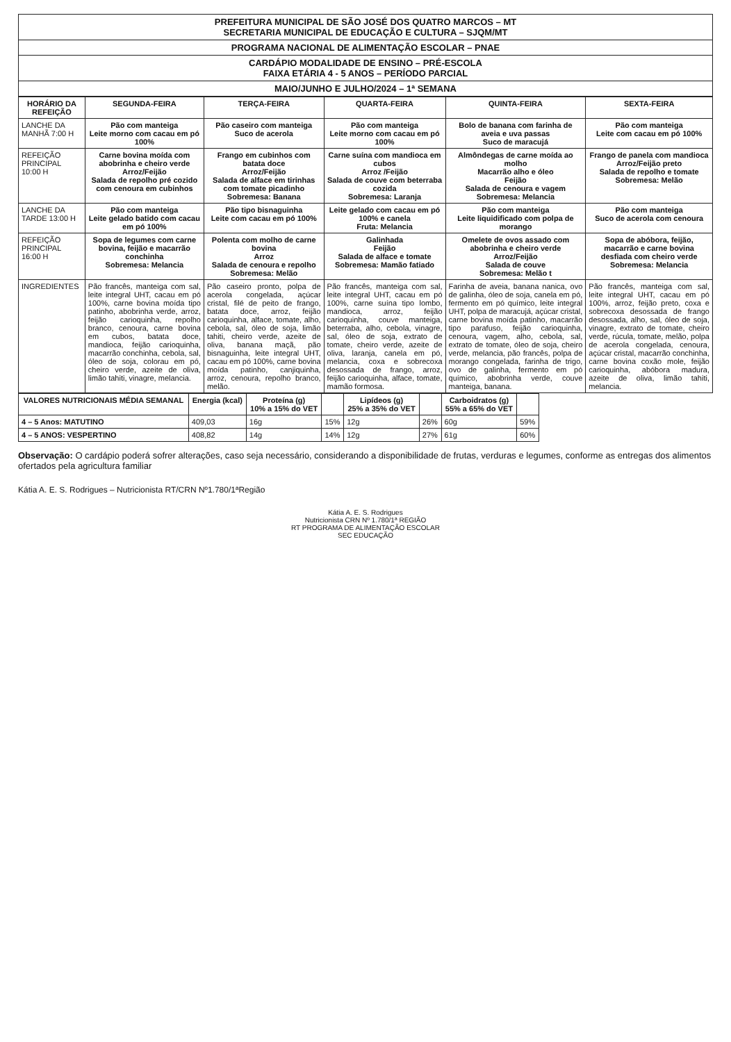| PREFEITURA MUNICIPAL DE SÃO JOSÉ DOS QUATRO MARCOS – MT SECRETARIA MUNICIPAL DE EDUCAÇÃO E CULTURA – SJQM/MT |
| PROGRAMA NACIONAL DE ALIMENTAÇÃO ESCOLAR – PNAE |
| CARDÁPIO MODALIDADE DE ENSINO – PRÉ-ESCOLA FAIXA ETÁRIA 4 - 5 ANOS – PERÍODO PARCIAL |
| MAIO/JUNHO E JULHO/2024 – 1ª SEMANA |
| HORÁRIO DA REFEIÇÃO | SEGUNDA-FEIRA | TERÇA-FEIRA | QUARTA-FEIRA | QUINTA-FEIRA | SEXTA-FEIRA |
| --- | --- | --- | --- | --- | --- |
| LANCHE DA MANHÃ 7:00 H | Pão com manteiga Leite morno com cacau em pó 100% | Pão caseiro com manteiga Suco de acerola | Pão com manteiga Leite morno com cacau em pó 100% | Bolo de banana com farinha de aveia e uva passas Suco de maracujá | Pão com manteiga Leite com cacau em pó 100% |
| REFEIÇÃO PRINCIPAL 10:00 H | Carne bovina moída com abobrinha e cheiro verde Arroz/Feijão Salada de repolho pré cozido com cenoura em cubinhos | Frango em cubinhos com batata doce Arroz/Feijão Salada de alface em tirinhas com tomate picadinho Sobremesa: Banana | Carne suína com mandioca em cubos Arroz /Feijão Salada de couve com beterraba cozida Sobremesa: Laranja | Almôndegas de carne moída ao molho Macarrão alho e óleo Feijão Salada de cenoura e vagem Sobremesa: Melancia | Frango de panela com mandioca Arroz/Feijão preto Salada de repolho e tomate Sobremesa: Melão |
| LANCHE DA TARDE 13:00 H | Pão com manteiga Leite gelado batido com cacau em pó 100% | Pão tipo bisnaguinha Leite com cacau em pó 100% | Leite gelado com cacau em pó 100% e canela Fruta: Melancia | Pão com manteiga Leite liquidificado com polpa de morango | Pão com manteiga Suco de acerola com cenoura |
| REFEIÇÃO PRINCIPAL 16:00 H | Sopa de legumes com carne bovina, feijão e macarrão conchinha Sobremesa: Melancia | Polenta com molho de carne bovina Arroz Salada de cenoura e repolho Sobremesa: Melão | Galinhada Feijão Salada de alface e tomate Sobremesa: Mamão fatiado | Omelete de ovos assado com abobrinha e cheiro verde Arroz/Feijão Salada de couve Sobremesa: Melão t | Sopa de abóbora, feijão, macarrão e carne bovina desfiada com cheiro verde Sobremesa: Melancia |
| INGREDIENTES | Pão francês, manteiga com sal, leite integral UHT, cacau em pó 100%, carne bovina moída tipo patinho, abobrinha verde, arroz, feijão carioquinha, repolho branco, cenoura, carne bovina em cubos, batata doce, mandioca, feijão carioquinha, macarrão conchinha, cebola, sal, óleo de soja, colorau em pó, cheiro verde, azeite de oliva, limão tahiti, vinagre, melancia. | Pão caseiro pronto, polpa de acerola congelada, açúcar cristal, filé de peito de frango, batata doce, arroz, feijão carioquinha, alface, tomate, alho, cebola, sal, óleo de soja, limão tahiti, cheiro verde, azeite de oliva, banana maçã, pão bisnaguinha, leite integral UHT, cacau em pó 100%, carne bovina moída patinho, canjiquinha, arroz, cenoura, repolho branco, melão. | Pão francês, manteiga com sal, leite integral UHT, cacau em pó 100%, carne suína tipo lombo, mandioca, arroz, feijão carioquinha, couve manteiga, beterraba, alho, cebola, vinagre, sal, óleo de soja, extrato de tomate, cheiro verde, azeite de oliva, laranja, canela em pó, melancia, coxa e sobrecoxa desossada de frango, arroz, feijão carioquinha, alface, tomate, mamão formosa. | Farinha de aveia, banana nanica, ovo de galinha, óleo de soja, canela em pó, fermento em pó químico, leite integral UHT, polpa de maracujá, açúcar cristal, carne bovina moída patinho, macarrão tipo parafuso, feijão carioquinha, cenoura, vagem, alho, cebola, sal, extrato de tomate, óleo de soja, cheiro verde, melancia, pão francês, polpa de morango congelada, farinha de trigo, ovo de galinha, fermento em pó químico, abobrinha verde, couve manteiga, banana. | Pão francês, manteiga com sal, leite integral UHT, cacau em pó 100%, arroz, feijão preto, coxa e sobrecoxa desossada de frango desossada, alho, sal, óleo de soja, vinagre, extrato de tomate, cheiro verde, rúcula, tomate, melão, polpa de acerola congelada, cenoura, açúcar cristal, macarrão conchinha, carne bovina coxão mole, feijão carioquinha, abóbora madura, azeite de oliva, limão tahiti, melancia. |
| VALORES NUTRICIONAIS MÉDIA SEMANAL | Energia (kcal) | Proteína (g) 10% a 15% do VET | | Lipídeos (g) 25% a 35% do VET | | Carboidratos (g) 55% a 65% do VET | |
| --- | --- | --- | --- | --- | --- | --- | --- |
| 4 – 5 Anos: MATUTINO | 409,03 | 16g | 15% | 12g | 26% | 60g | 59% |
| 4 – 5 ANOS: VESPERTINO | 408,82 | 14g | 14% | 12g | 27% | 61g | 60% |
Observação: O cardápio poderá sofrer alterações, caso seja necessário, considerando a disponibilidade de frutas, verduras e legumes, conforme as entregas dos alimentos ofertados pela agricultura familiar
Kátia A. E. S. Rodrigues – Nutricionista RT/CRN Nº1.780/1ªRegião
Kátia A. E. S. Rodrigues
Nutricionista CRN Nº 1.780/1ª REGIÃO
RT PROGRAMA DE ALIMENTAÇÃO ESCOLAR
SEC EDUCAÇÃO